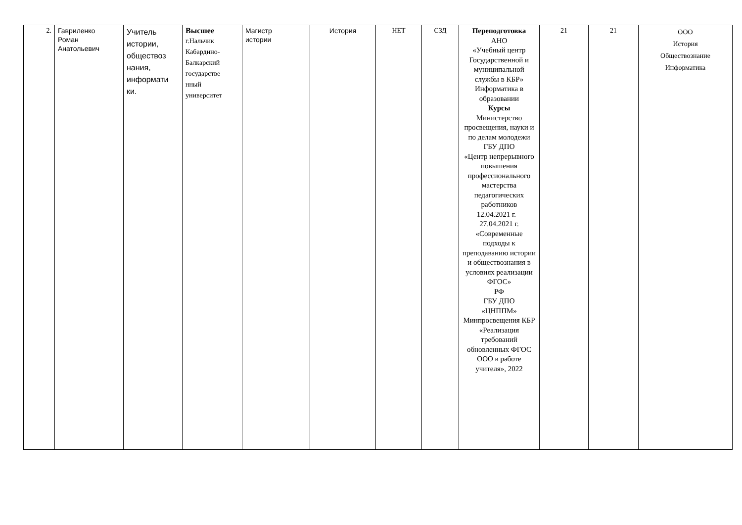| 2. | Гавриленко Роман Анатольевич | Учитель истории, обществоз нания, информати ки. | Высшее г.Нальчик Кабардино- Балкарский государстве нный университет | Магистр истории | История | НЕТ | СЗД | Переподготовка АНО «Учебный центр Государственной и муниципальной службы в КБР» Информатика в образовании Курсы Министерство просвещения, науки и по делам молодежи ГБУ ДПО «Центр непрерывного повышения профессионального мастерства педагогических работников 12.04.2021 г. – 27.04.2021 г. «Современные подходы к преподаванию истории и обществознания в условиях реализации ФГОС» РФ ГБУ ДПО «ЦНППМ» Минпросвещения КБР «Реализация требований обновленных ФГОС ООО в работе учителя», 2022 | 21 | 21 | ООО История Обществознание Информатика |